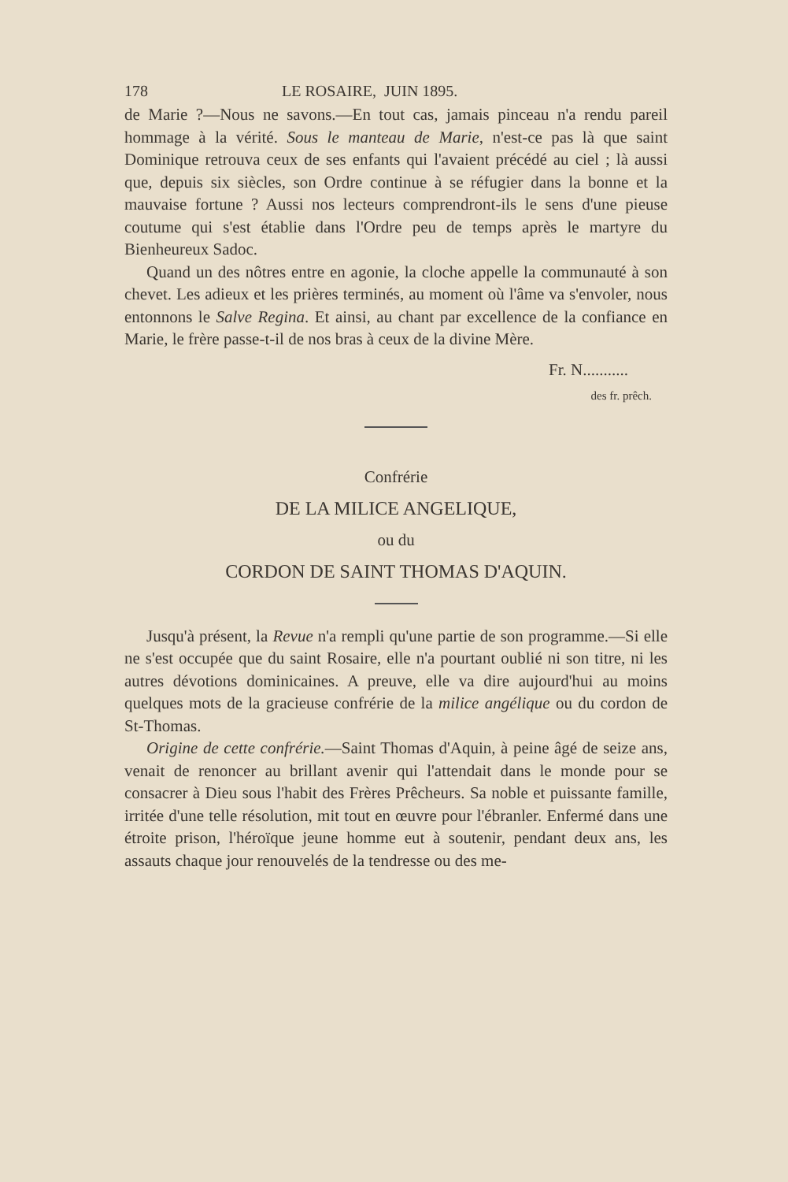178 LE ROSAIRE, JUIN 1895.
de Marie ?—Nous ne savons.—En tout cas, jamais pinceau n'a rendu pareil hommage à la vérité. Sous le manteau de Marie, n'est-ce pas là que saint Dominique retrouva ceux de ses enfants qui l'avaient précédé au ciel ; là aussi que, depuis six siècles, son Ordre continue à se réfugier dans la bonne et la mauvaise fortune ? Aussi nos lecteurs comprendront-ils le sens d'une pieuse coutume qui s'est établie dans l'Ordre peu de temps après le martyre du Bienheureux Sadoc.
Quand un des nôtres entre en agonie, la cloche appelle la communauté à son chevet. Les adieux et les prières terminés, au moment où l'âme va s'envoler, nous entonnons le Salve Regina. Et ainsi, au chant par excellence de la confiance en Marie, le frère passe-t-il de nos bras à ceux de la divine Mère.
Fr. N...........
des fr. prêch.
Confrérie
DE LA MILICE ANGELIQUE,
ou du
CORDON DE SAINT THOMAS D'AQUIN.
Jusqu'à présent, la Revue n'a rempli qu'une partie de son programme.—Si elle ne s'est occupée que du saint Rosaire, elle n'a pourtant oublié ni son titre, ni les autres dévotions dominicaines. A preuve, elle va dire aujourd'hui au moins quelques mots de la gracieuse confrérie de la milice angélique ou du cordon de St-Thomas.
Origine de cette confrérie.—Saint Thomas d'Aquin, à peine âgé de seize ans, venait de renoncer au brillant avenir qui l'attendait dans le monde pour se consacrer à Dieu sous l'habit des Frères Prêcheurs. Sa noble et puissante famille, irritée d'une telle résolution, mit tout en œuvre pour l'ébranler. Enfermé dans une étroite prison, l'héroïque jeune homme eut à soutenir, pendant deux ans, les assauts chaque jour renouvelés de la tendresse ou des me-